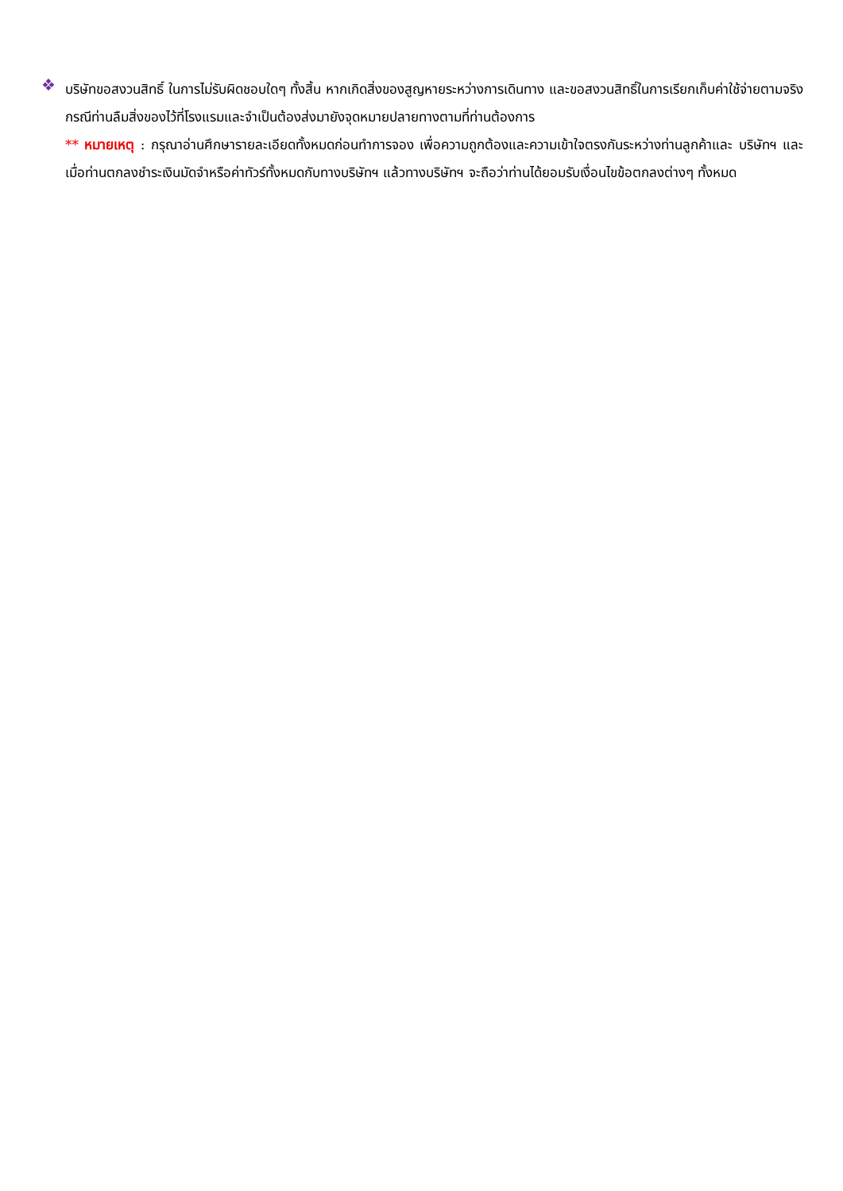❖
บริษัทขอสงวนสิทธิ์ ในการไม่รับผิดชอบใดๆ ทั้งสิ้น หากเกิดสิ่งของสูญหายระหว่างการเดินทาง และขอสงวนสิทธิ์ในการเรียกเก็บค่าใช้จ่ายตามจริง กรณีท่านลืมสิ่งของไว้ที่โรงแรมและจำเป็นต้องส่งมายังจุดหมายปลายทางตามที่ท่านต้องการ
** หมายเหตุ : กรุณาอ่านศึกษารายละเอียดทั้งหมดก่อนทำการจอง เพื่อความถูกต้องและความเข้าใจตรงกันระหว่างท่านลูกค้าและ บริษัทฯ และเมื่อท่านตกลงชำระเงินมัดจำหรือค่าทัวร์ทั้งหมดกับทางบริษัทฯ แล้วทางบริษัทฯ จะถือว่าท่านได้ยอมรับเงื่อนไขข้อตกลงต่างๆ ทั้งหมด